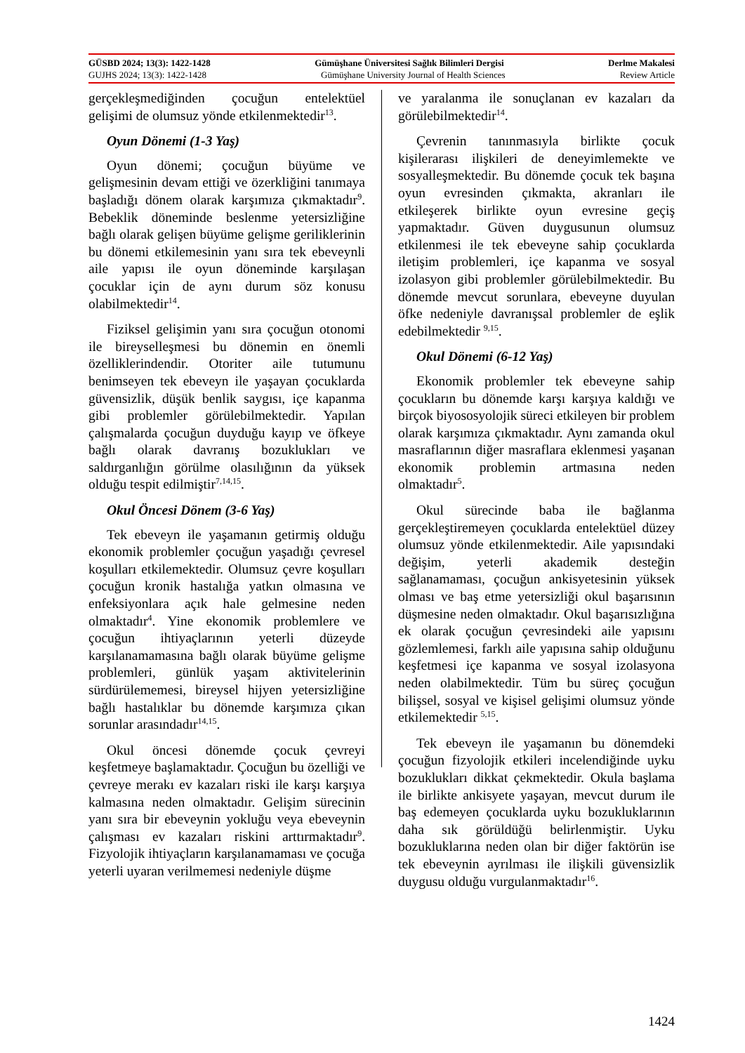GÜSBD 2024; 13(3): 1422-1428 Gümüşhane Üniversitesi Sağlık Bilimleri Dergisi Derlme Makalesi
GUJHS 2024; 13(3): 1422-1428 Gümüşhane University Journal of Health Sciences Review Article
gerçekleşmediğinden çocuğun entelektüel gelişimi de olumsuz yönde etkilenmektedir<sup>13</sup>.
Oyun Dönemi (1-3 Yaş)
Oyun dönemi; çocuğun büyüme ve gelişmesinin devam ettiği ve özerkliğini tanımaya başladığı dönem olarak karşımıza çıkmaktadır<sup>9</sup>. Bebeklik döneminde beslenme yetersizliğine bağlı olarak gelişen büyüme gelişme geriliklerinin bu dönemi etkilemesinin yanı sıra tek ebeveynli aile yapısı ile oyun döneminde karşılaşan çocuklar için de aynı durum söz konusu olabilmektedir<sup>14</sup>.
Fiziksel gelişimin yanı sıra çocuğun otonomi ile bireyselleşmesi bu dönemin en önemli özelliklerindendir. Otoriter aile tutumunu benimseyen tek ebeveyn ile yaşayan çocuklarda güvensizlik, düşük benlik saygısı, içe kapanma gibi problemler görülebilmektedir. Yapılan çalışmalarda çocuğun duyduğu kayıp ve öfkeye bağlı olarak davranış bozuklukları ve saldırganlığın görülme olasılığının da yüksek olduğu tespit edilmiştir<sup>7,14,15</sup>.
Okul Öncesi Dönem (3-6 Yaş)
Tek ebeveyn ile yaşamanın getirmiş olduğu ekonomik problemler çocuğun yaşadığı çevresel koşulları etkilemektedir. Olumsuz çevre koşulları çocuğun kronik hastalığa yatkın olmasına ve enfeksiyonlara açık hale gelmesine neden olmaktadır<sup>4</sup>. Yine ekonomik problemlere ve çocuğun ihtiyaçlarının yeterli düzeyde karşılanamamasına bağlı olarak büyüme gelişme problemleri, günlük yaşam aktivitelerinin sürdürülememesi, bireysel hijyen yetersizliğine bağlı hastalıklar bu dönemde karşımıza çıkan sorunlar arasındadır<sup>14,15</sup>.
Okul öncesi dönemde çocuk çevreyi keşfetmeye başlamaktadır. Çocuğun bu özelliği ve çevreye merakı ev kazaları riski ile karşı karşıya kalmasına neden olmaktadır. Gelişim sürecinin yanı sıra bir ebeveynin yokluğu veya ebeveynin çalışması ev kazaları riskini arttırmaktadır<sup>9</sup>. Fizyolojik ihtiyaçların karşılanamaması ve çocuğa yeterli uyaran verilmemesi nedeniyle düşme
ve yaralanma ile sonuçlanan ev kazaları da görülebilmektedir<sup>14</sup>.
Çevrenin tanınmasıyla birlikte çocuk kişilerarası ilişkileri de deneyimlemekte ve sosyalleşmektedir. Bu dönemde çocuk tek başına oyun evresinden çıkmakta, akranları ile etkileşerek birlikte oyun evresine geçiş yapmaktadır. Güven duygusunun olumsuz etkilenmesi ile tek ebeveyne sahip çocuklarda iletişim problemleri, içe kapanma ve sosyal izolasyon gibi problemler görülebilmektedir. Bu dönemde mevcut sorunlara, ebeveyne duyulan öfke nedeniyle davranışsal problemler de eşlik edebilmektedir <sup>9,15</sup>.
Okul Dönemi (6-12 Yaş)
Ekonomik problemler tek ebeveyne sahip çocukların bu dönemde karşı karşıya kaldığı ve birçok biyososyolojik süreci etkileyen bir problem olarak karşımıza çıkmaktadır. Aynı zamanda okul masraflarının diğer masraflara eklenmesi yaşanan ekonomik problemin artmasına neden olmaktadır<sup>5</sup>.
Okul sürecinde baba ile bağlanma gerçekleştiremeyen çocuklarda entelektüel düzey olumsuz yönde etkilenmektedir. Aile yapısındaki değişim, yeterli akademik desteğin sağlanamaması, çocuğun ankisyetesinin yüksek olması ve baş etme yetersizliği okul başarısının düşmesine neden olmaktadır. Okul başarısızlığına ek olarak çocuğun çevresindeki aile yapısını gözlemlemesi, farklı aile yapısına sahip olduğunu keşfetmesi içe kapanma ve sosyal izolasyona neden olabilmektedir. Tüm bu süreç çocuğun bilişsel, sosyal ve kişisel gelişimi olumsuz yönde etkilemektedir <sup>5,15</sup>.
Tek ebeveyn ile yaşamanın bu dönemdeki çocuğun fizyolojik etkileri incelendiğinde uyku bozuklukları dikkat çekmektedir. Okula başlama ile birlikte ankisyete yaşayan, mevcut durum ile baş edemeyen çocuklarda uyku bozukluklarının daha sık görüldüğü belirlenmiştir. Uyku bozukluklarına neden olan bir diğer faktörün ise tek ebeveynin ayrılması ile ilişkili güvensizlik duygusu olduğu vurgulanmaktadır<sup>16</sup>.
1424